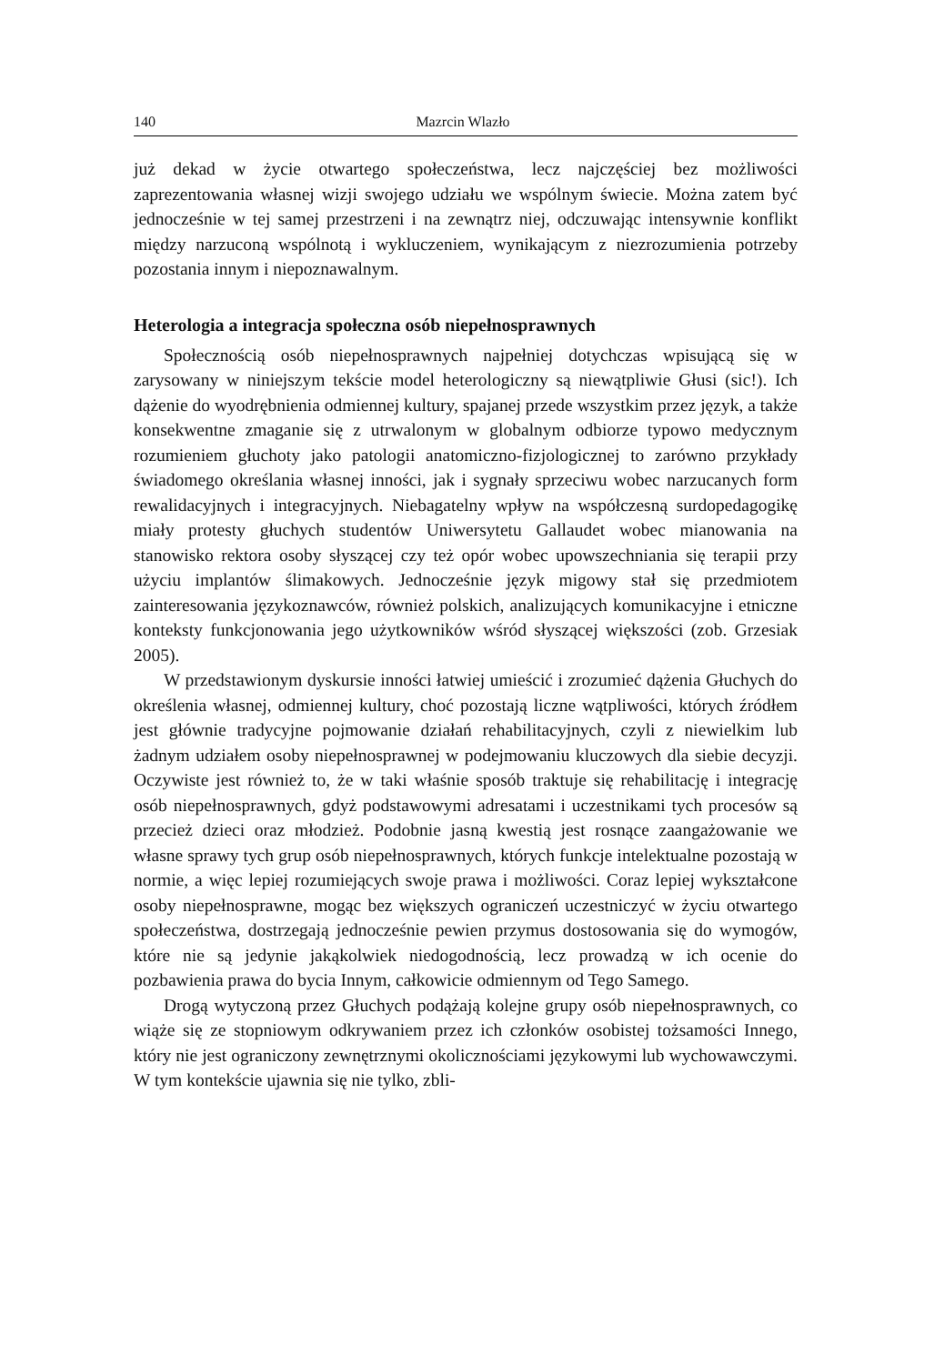140 Mazrcin Wlazło
już dekad w życie otwartego społeczeństwa, lecz najczęściej bez możliwości zaprezentowania własnej wizji swojego udziału we wspólnym świecie. Można zatem być jednocześnie w tej samej przestrzeni i na zewnątrz niej, odczuwając intensywnie konflikt między narzuconą wspólnotą i wykluczeniem, wynikającym z niezrozumienia potrzeby pozostania innym i niepoznawalnym.
Heterologia a integracja społeczna osób niepełnosprawnych
Społecznością osób niepełnosprawnych najpełniej dotychczas wpisującą się w zarysowany w niniejszym tekście model heterologiczny są niewątpliwie Głusi (sic!). Ich dążenie do wyodrębnienia odmiennej kultury, spajanej przede wszystkim przez język, a także konsekwentne zmaganie się z utrwalonym w globalnym odbiorze typowo medycznym rozumieniem głuchoty jako patologii anatomiczno-fizjologicznej to zarówno przykłady świadomego określania własnej inności, jak i sygnały sprzeciwu wobec narzucanych form rewalidacyjnych i integracyjnych. Niebagatelny wpływ na współczesną surdopedagogikę miały protesty głuchych studentów Uniwersytetu Gallaudet wobec mianowania na stanowisko rektora osoby słyszącej czy też opór wobec upowszechniania się terapii przy użyciu implantów ślimakowych. Jednocześnie język migowy stał się przedmiotem zainteresowania językoznawców, również polskich, analizujących komunikacyjne i etniczne konteksty funkcjonowania jego użytkowników wśród słyszącej większości (zob. Grzesiak 2005).
W przedstawionym dyskursie inności łatwiej umieścić i zrozumieć dążenia Głuchych do określenia własnej, odmiennej kultury, choć pozostają liczne wątpliwości, których źródłem jest głównie tradycyjne pojmowanie działań rehabilitacyjnych, czyli z niewielkim lub żadnym udziałem osoby niepełnosprawnej w podejmowaniu kluczowych dla siebie decyzji. Oczywiste jest również to, że w taki właśnie sposób traktuje się rehabilitację i integrację osób niepełnosprawnych, gdyż podstawowymi adresatami i uczestnikami tych procesów są przecież dzieci oraz młodzież. Podobnie jasną kwestią jest rosnące zaangażowanie we własne sprawy tych grup osób niepełnosprawnych, których funkcje intelektualne pozostają w normie, a więc lepiej rozumiejących swoje prawa i możliwości. Coraz lepiej wykształcone osoby niepełnosprawne, mogąc bez większych ograniczeń uczestniczyć w życiu otwartego społeczeństwa, dostrzegają jednocześnie pewien przymus dostosowania się do wymogów, które nie są jedynie jakąkolwiek niedogodnością, lecz prowadzą w ich ocenie do pozbawienia prawa do bycia Innym, całkowicie odmiennym od Tego Samego.
Drogą wytyczoną przez Głuchych podążają kolejne grupy osób niepełnosprawnych, co wiąże się ze stopniowym odkrywaniem przez ich członków osobistej tożsamości Innego, który nie jest ograniczony zewnętrznymi okolicznościami językowymi lub wychowawczymi. W tym kontekście ujawnia się nie tylko, zbli-